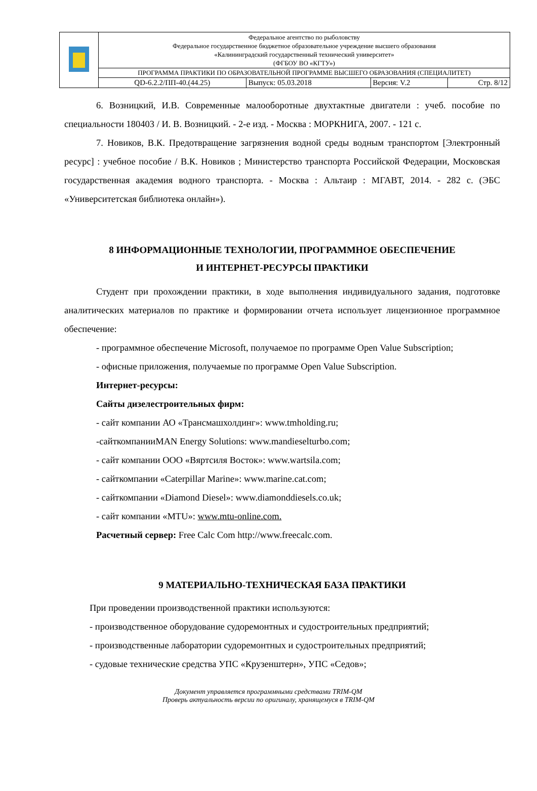| | Федеральное агентство по рыболовству Федеральное государственное бюджетное образовательное учреждение высшего образования «Калининградский государственный технический университет» (ФГБОУ ВО «КГТУ») | | | |
| | ПРОГРАММА ПРАКТИКИ ПО ОБРАЗОВАТЕЛЬНОЙ ПРОГРАММЕ ВЫСШЕГО ОБРАЗОВАНИЯ (СПЕЦИАЛИТЕТ) | | | |
| | QD-6.2.2/ПП-40.(44.25) | Выпуск: 05.03.2018 | Версия: V.2 | Стр. 8/12 |
6. Возницкий, И.В. Современные малооборотные двухтактные двигатели : учеб. пособие по специальности 180403 / И. В. Возницкий. - 2-е изд. - Москва : МОРКНИГА, 2007. - 121 с.
7. Новиков, В.К. Предотвращение загрязнения водной среды водным транспортом [Электронный ресурс] : учебное пособие / В.К. Новиков ; Министерство транспорта Российской Федерации, Московская государственная академия водного транспорта. - Москва : Альтаир : МГАВТ, 2014. - 282 с. (ЭБС «Университетская библиотека онлайн»).
8 ИНФОРМАЦИОННЫЕ ТЕХНОЛОГИИ, ПРОГРАММНОЕ ОБЕСПЕЧЕНИЕ
И ИНТЕРНЕТ-РЕСУРСЫ ПРАКТИКИ
Студент при прохождении практики, в ходе выполнения индивидуального задания, подготовке аналитических материалов по практике и формировании отчета использует лицензионное программное обеспечение:
- программное обеспечение Microsoft, получаемое по программе Open Value Subscription;
- офисные приложения, получаемые по программе Open Value Subscription.
Интернет-ресурсы:
Сайты дизелестроительных фирм:
- сайт компании АО «Трансмашхолдинг»: www.tmholding.ru;
-сайткомпанииMAN Energy Solutions: www.mandieselturbo.com;
- сайт компании ООО «Вяртсиля Восток»: www.wartsila.com;
- сайткомпании «Caterpillar Marine»: www.marine.cat.com;
- сайткомпании «Diamond Diesel»: www.diamonddiesels.co.uk;
- сайт компании «MTU»: www.mtu-online.com.
Расчетный сервер: Free Calc Com http://www.freecalc.com.
9 МАТЕРИАЛЬНО-ТЕХНИЧЕСКАЯ БАЗА ПРАКТИКИ
При проведении производственной практики используются:
- производственное оборудование судоремонтных и судостроительных предприятий;
- производственные лаборатории судоремонтных и судостроительных предприятий;
- судовые технические средства УПС «Крузенштерн», УПС «Седов»;
Документ управляется программными средствами TRIM-QM
Проверь актуальность версии по оригиналу, хранящемуся в TRIM-QM